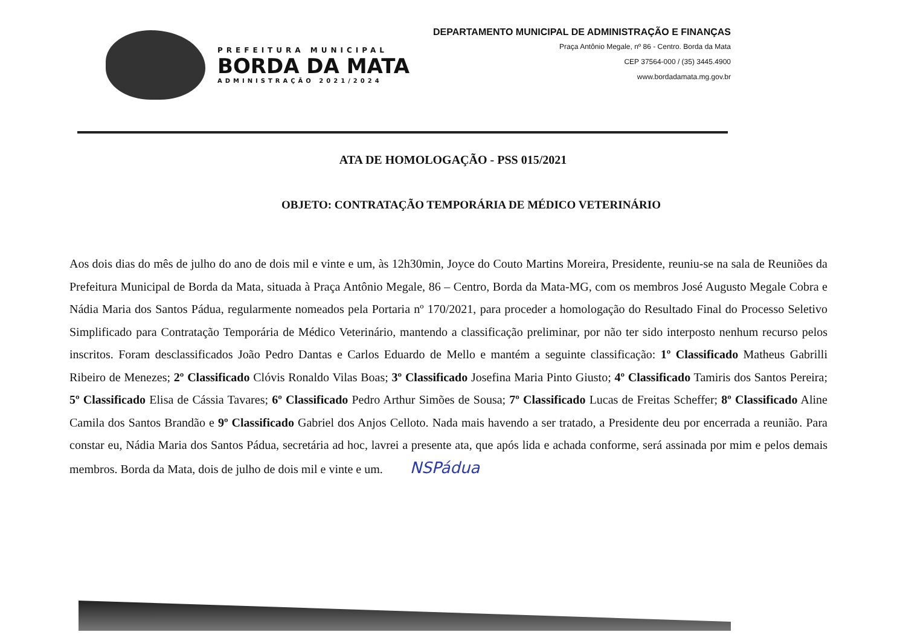PREFEITURA MUNICIPAL
BORDA DA MATA
ADMINISTRAÇÃO 2021/2024
DEPARTAMENTO MUNICIPAL DE ADMINISTRAÇÃO E FINANÇAS
Praça Antônio Megale, nº 86 - Centro. Borda da Mata
CEP 37564-000 / (35) 3445.4900
www.bordadamata.mg.gov.br
ATA DE HOMOLOGAÇÃO - PSS 015/2021
OBJETO: CONTRATAÇÃO TEMPORÁRIA DE MÉDICO VETERINÁRIO
Aos dois dias do mês de julho do ano de dois mil e vinte e um, às 12h30min, Joyce do Couto Martins Moreira, Presidente, reuniu-se na sala de Reuniões da Prefeitura Municipal de Borda da Mata, situada à Praça Antônio Megale, 86 – Centro, Borda da Mata-MG, com os membros José Augusto Megale Cobra e Nádia Maria dos Santos Pádua, regularmente nomeados pela Portaria nº 170/2021, para proceder a homologação do Resultado Final do Processo Seletivo Simplificado para Contratação Temporária de Médico Veterinário, mantendo a classificação preliminar, por não ter sido interposto nenhum recurso pelos inscritos. Foram desclassificados João Pedro Dantas e Carlos Eduardo de Mello e mantém a seguinte classificação: 1º Classificado Matheus Gabrilli Ribeiro de Menezes; 2º Classificado Clóvis Ronaldo Vilas Boas; 3º Classificado Josefina Maria Pinto Giusto; 4º Classificado Tamiris dos Santos Pereira; 5º Classificado Elisa de Cássia Tavares; 6º Classificado Pedro Arthur Simões de Sousa; 7º Classificado Lucas de Freitas Scheffer; 8º Classificado Aline Camila dos Santos Brandão e 9º Classificado Gabriel dos Anjos Celloto. Nada mais havendo a ser tratado, a Presidente deu por encerrada a reunião. Para constar eu, Nádia Maria dos Santos Pádua, secretária ad hoc, lavrei a presente ata, que após lida e achada conforme, será assinada por mim e pelos demais membros. Borda da Mata, dois de julho de dois mil e vinte e um. NSPádua